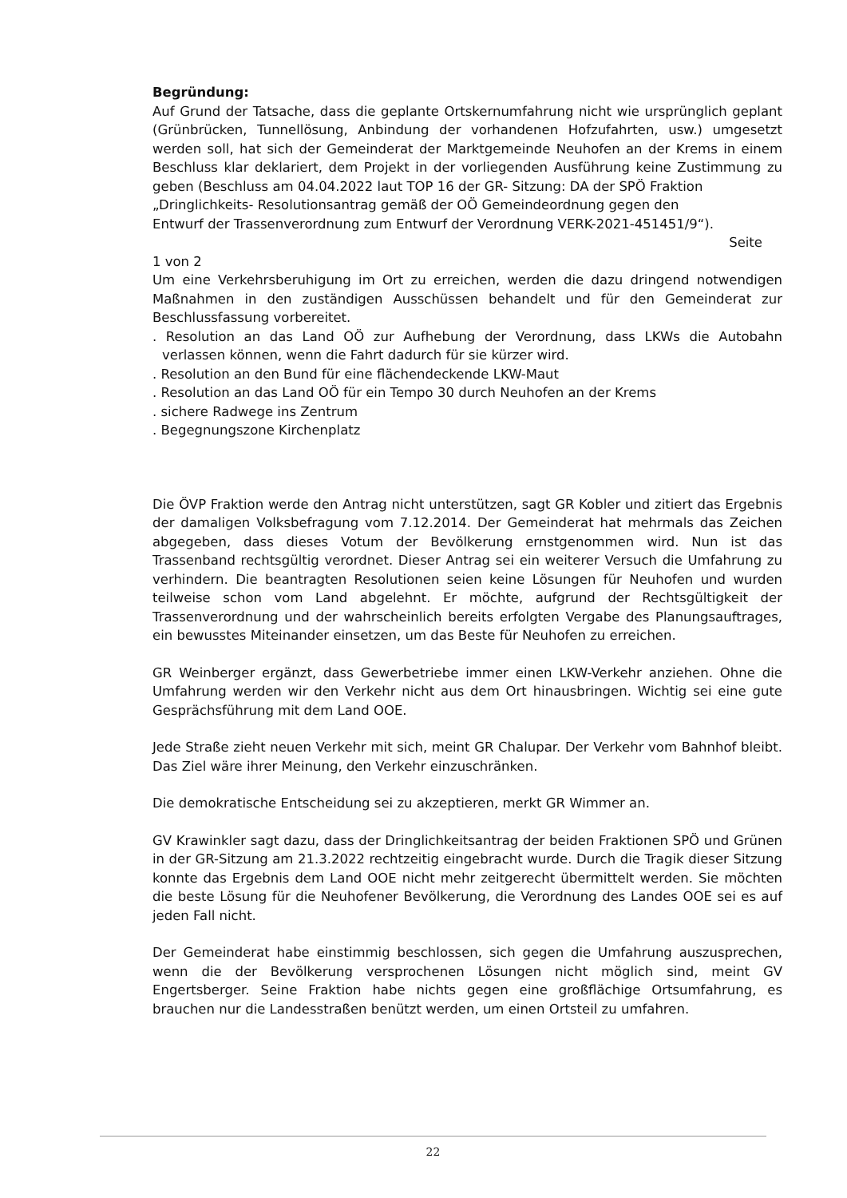Begründung:
Auf Grund der Tatsache, dass die geplante Ortskernumfahrung nicht wie ursprünglich geplant (Grünbrücken, Tunnellösung, Anbindung der vorhandenen Hofzufahrten, usw.) umgesetzt werden soll, hat sich der Gemeinderat der Marktgemeinde Neuhofen an der Krems in einem Beschluss klar deklariert, dem Projekt in der vorliegenden Ausführung keine Zustimmung zu geben (Beschluss am 04.04.2022 laut TOP 16 der GR- Sitzung: DA der SPÖ Fraktion
„Dringlichkeits- Resolutionsantrag gemäß der OÖ Gemeindeordnung gegen den
Entwurf der Trassenverordnung zum Entwurf der Verordnung VERK-2021-451451/9“).
Seite
1 von 2
Um eine Verkehrsberuhigung im Ort zu erreichen, werden die dazu dringend notwendigen Maßnahmen in den zuständigen Ausschüssen behandelt und für den Gemeinderat zur Beschlussfassung vorbereitet.
. Resolution an das Land OÖ zur Aufhebung der Verordnung, dass LKWs die Autobahn verlassen können, wenn die Fahrt dadurch für sie kürzer wird.
. Resolution an den Bund für eine flächendeckende LKW-Maut
. Resolution an das Land OÖ für ein Tempo 30 durch Neuhofen an der Krems
. sichere Radwege ins Zentrum
. Begegnungszone Kirchenplatz
Die ÖVP Fraktion werde den Antrag nicht unterstützen, sagt GR Kobler und zitiert das Ergebnis der damaligen Volksbefragung vom 7.12.2014. Der Gemeinderat hat mehrmals das Zeichen abgegeben, dass dieses Votum der Bevölkerung ernstgenommen wird. Nun ist das Trassenband rechtsgültig verordnet. Dieser Antrag sei ein weiterer Versuch die Umfahrung zu verhindern. Die beantragten Resolutionen seien keine Lösungen für Neuhofen und wurden teilweise schon vom Land abgelehnt. Er möchte, aufgrund der Rechtsgültigkeit der Trassenverordnung und der wahrscheinlich bereits erfolgten Vergabe des Planungsauftrages, ein bewusstes Miteinander einsetzen, um das Beste für Neuhofen zu erreichen.
GR Weinberger ergänzt, dass Gewerbetriebe immer einen LKW-Verkehr anziehen. Ohne die Umfahrung werden wir den Verkehr nicht aus dem Ort hinausbringen. Wichtig sei eine gute Gesprächsführung mit dem Land OOE.
Jede Straße zieht neuen Verkehr mit sich, meint GR Chalupar. Der Verkehr vom Bahnhof bleibt. Das Ziel wäre ihrer Meinung, den Verkehr einzuschränken.
Die demokratische Entscheidung sei zu akzeptieren, merkt GR Wimmer an.
GV Krawinkler sagt dazu, dass der Dringlichkeitsantrag der beiden Fraktionen SPÖ und Grünen in der GR-Sitzung am 21.3.2022 rechtzeitig eingebracht wurde. Durch die Tragik dieser Sitzung konnte das Ergebnis dem Land OOE nicht mehr zeitgerecht übermittelt werden. Sie möchten die beste Lösung für die Neuhofener Bevölkerung, die Verordnung des Landes OOE sei es auf jeden Fall nicht.
Der Gemeinderat habe einstimmig beschlossen, sich gegen die Umfahrung auszusprechen, wenn die der Bevölkerung versprochenen Lösungen nicht möglich sind, meint GV Engertsberger. Seine Fraktion habe nichts gegen eine großflächige Ortsumfahrung, es brauchen nur die Landesstraßen benützt werden, um einen Ortsteil zu umfahren.
22